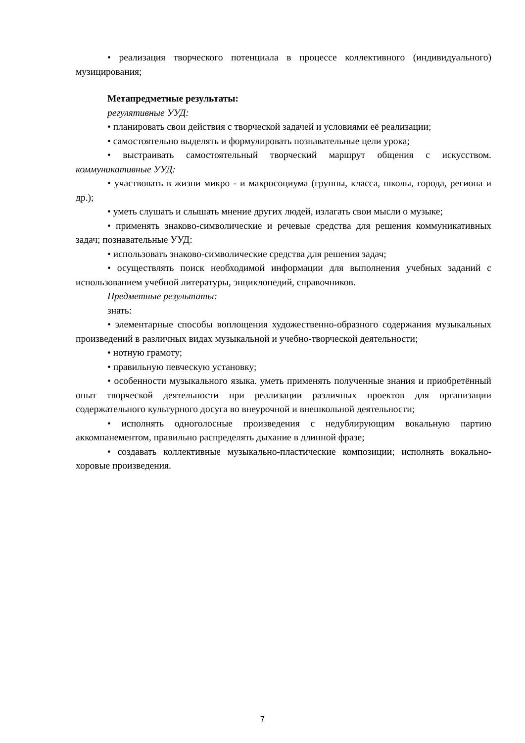• реализация творческого потенциала в процессе коллективного (индивидуального) музицирования;
Метапредметные результаты:
регулятивные УУД:
• планировать свои действия с творческой задачей и условиями её реализации;
• самостоятельно выделять и формулировать познавательные цели урока;
• выстраивать самостоятельный творческий маршрут общения с искусством. коммуникативные УУД:
• участвовать в жизни микро - и макросоциума (группы, класса, школы, города, региона и др.);
• уметь слушать и слышать мнение других людей, излагать свои мысли о музыке;
• применять знаково-символические и речевые средства для решения коммуникативных задач; познавательные УУД:
• использовать знаково-символические средства для решения задач;
• осуществлять поиск необходимой информации для выполнения учебных заданий с использованием учебной литературы, энциклопедий, справочников.
Предметные результаты:
знать:
• элементарные способы воплощения художественно-образного содержания музыкальных произведений в различных видах музыкальной и учебно-творческой деятельности;
• нотную грамоту;
• правильную певческую установку;
• особенности музыкального языка. уметь применять полученные знания и приобретённый опыт творческой деятельности при реализации различных проектов для организации содержательного культурного досуга во внеурочной и внешкольной деятельности;
• исполнять одноголосные произведения с недублирующим вокальную партию аккомпанементом, правильно распределять дыхание в длинной фразе;
• создавать коллективные музыкально-пластические композиции; исполнять вокально-хоровые произведения.
7